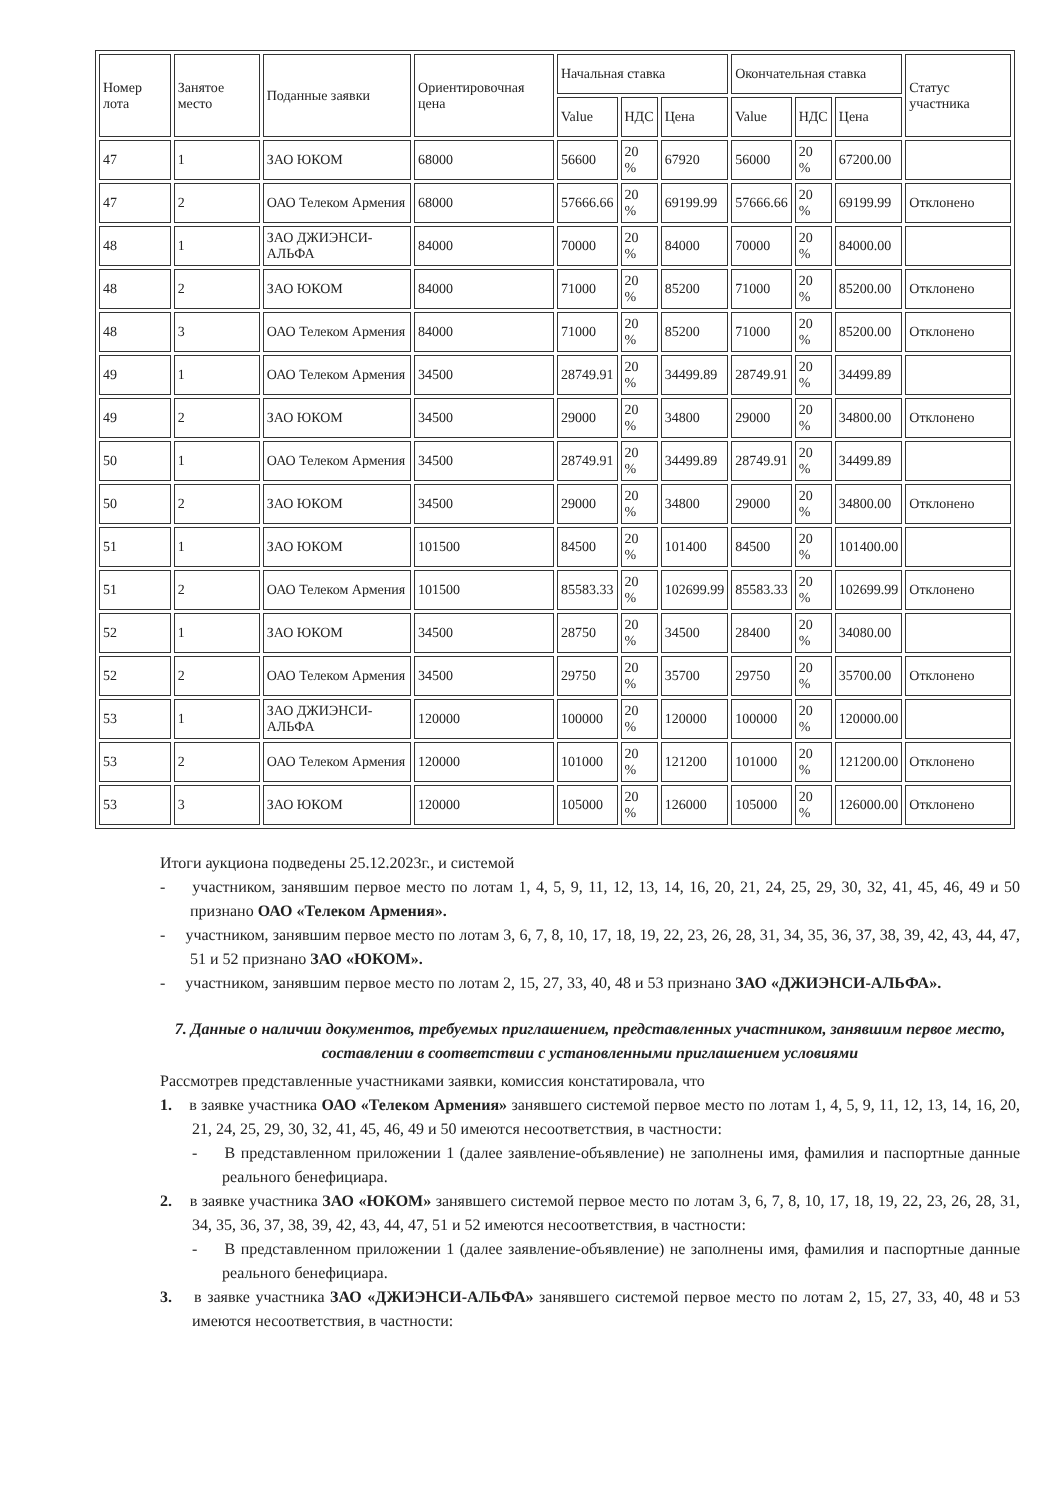| Номер лота | Занятое место | Поданные заявки | Ориентировочная цена | Начальная ставка | | | Окончательная ставка | | | Статус участника |
| --- | --- | --- | --- | --- | --- | --- | --- | --- | --- | --- |
| | | | | Value | НДС | Цена | Value | НДС | Цена | |
| 47 | 1 | ЗАО ЮКОМ | 68000 | 56600 | 20 % | 67920 | 56000 | 20 % | 67200.00 | |
| 47 | 2 | ОАО Телеком Армения | 68000 | 57666.66 | 20 % | 69199.99 | 57666.66 | 20 % | 69199.99 | Отклонено |
| 48 | 1 | ЗАО ДЖИЭНСИ-АЛЬФА | 84000 | 70000 | 20 % | 84000 | 70000 | 20 % | 84000.00 | |
| 48 | 2 | ЗАО ЮКОМ | 84000 | 71000 | 20 % | 85200 | 71000 | 20 % | 85200.00 | Отклонено |
| 48 | 3 | ОАО Телеком Армения | 84000 | 71000 | 20 % | 85200 | 71000 | 20 % | 85200.00 | Отклонено |
| 49 | 1 | ОАО Телеком Армения | 34500 | 28749.91 | 20 % | 34499.89 | 28749.91 | 20 % | 34499.89 | |
| 49 | 2 | ЗАО ЮКОМ | 34500 | 29000 | 20 % | 34800 | 29000 | 20 % | 34800.00 | Отклонено |
| 50 | 1 | ОАО Телеком Армения | 34500 | 28749.91 | 20 % | 34499.89 | 28749.91 | 20 % | 34499.89 | |
| 50 | 2 | ЗАО ЮКОМ | 34500 | 29000 | 20 % | 34800 | 29000 | 20 % | 34800.00 | Отклонено |
| 51 | 1 | ЗАО ЮКОМ | 101500 | 84500 | 20 % | 101400 | 84500 | 20 % | 101400.00 | |
| 51 | 2 | ОАО Телеком Армения | 101500 | 85583.33 | 20 % | 102699.99 | 85583.33 | 20 % | 102699.99 | Отклонено |
| 52 | 1 | ЗАО ЮКОМ | 34500 | 28750 | 20 % | 34500 | 28400 | 20 % | 34080.00 | |
| 52 | 2 | ОАО Телеком Армения | 34500 | 29750 | 20 % | 35700 | 29750 | 20 % | 35700.00 | Отклонено |
| 53 | 1 | ЗАО ДЖИЭНСИ-АЛЬФА | 120000 | 100000 | 20 % | 120000 | 100000 | 20 % | 120000.00 | |
| 53 | 2 | ОАО Телеком Армения | 120000 | 101000 | 20 % | 121200 | 101000 | 20 % | 121200.00 | Отклонено |
| 53 | 3 | ЗАО ЮКОМ | 120000 | 105000 | 20 % | 126000 | 105000 | 20 % | 126000.00 | Отклонено |
Итоги аукциона подведены 25.12.2023г., и системой
- участником, занявшим первое место по лотам 1, 4, 5, 9, 11, 12, 13, 14, 16, 20, 21, 24, 25, 29, 30, 32, 41, 45, 46, 49 и 50 признано ОАО «Телеком Армения».
- участником, занявшим первое место по лотам 3, 6, 7, 8, 10, 17, 18, 19, 22, 23, 26, 28, 31, 34, 35, 36, 37, 38, 39, 42, 43, 44, 47, 51 и 52 признано ЗАО «ЮКОМ».
- участником, занявшим первое место по лотам 2, 15, 27, 33, 40, 48 и 53 признано ЗАО «ДЖИЭНСИ-АЛЬФА».
7. Данные о наличии документов, требуемых приглашением, представленных участником, занявшим первое место, составлении в соответствии с установленными приглашением условиями
Рассмотрев представленные участниками заявки, комиссия констатировала, что
1. в заявке участника ОАО «Телеком Армения» занявшего системой первое место по лотам 1, 4, 5, 9, 11, 12, 13, 14, 16, 20, 21, 24, 25, 29, 30, 32, 41, 45, 46, 49 и 50 имеются несоответствия, в частности:
- В представленном приложении 1 (далее заявление-объявление) не заполнены имя, фамилия и паспортные данные реального бенефициара.
2. в заявке участника ЗАО «ЮКОМ» занявшего системой первое место по лотам 3, 6, 7, 8, 10, 17, 18, 19, 22, 23, 26, 28, 31, 34, 35, 36, 37, 38, 39, 42, 43, 44, 47, 51 и 52 имеются несоответствия, в частности:
- В представленном приложении 1 (далее заявление-объявление) не заполнены имя, фамилия и паспортные данные реального бенефициара.
3. в заявке участника ЗАО «ДЖИЭНСИ-АЛЬФА» занявшего системой первое место по лотам 2, 15, 27, 33, 40, 48 и 53 имеются несоответствия, в частности: